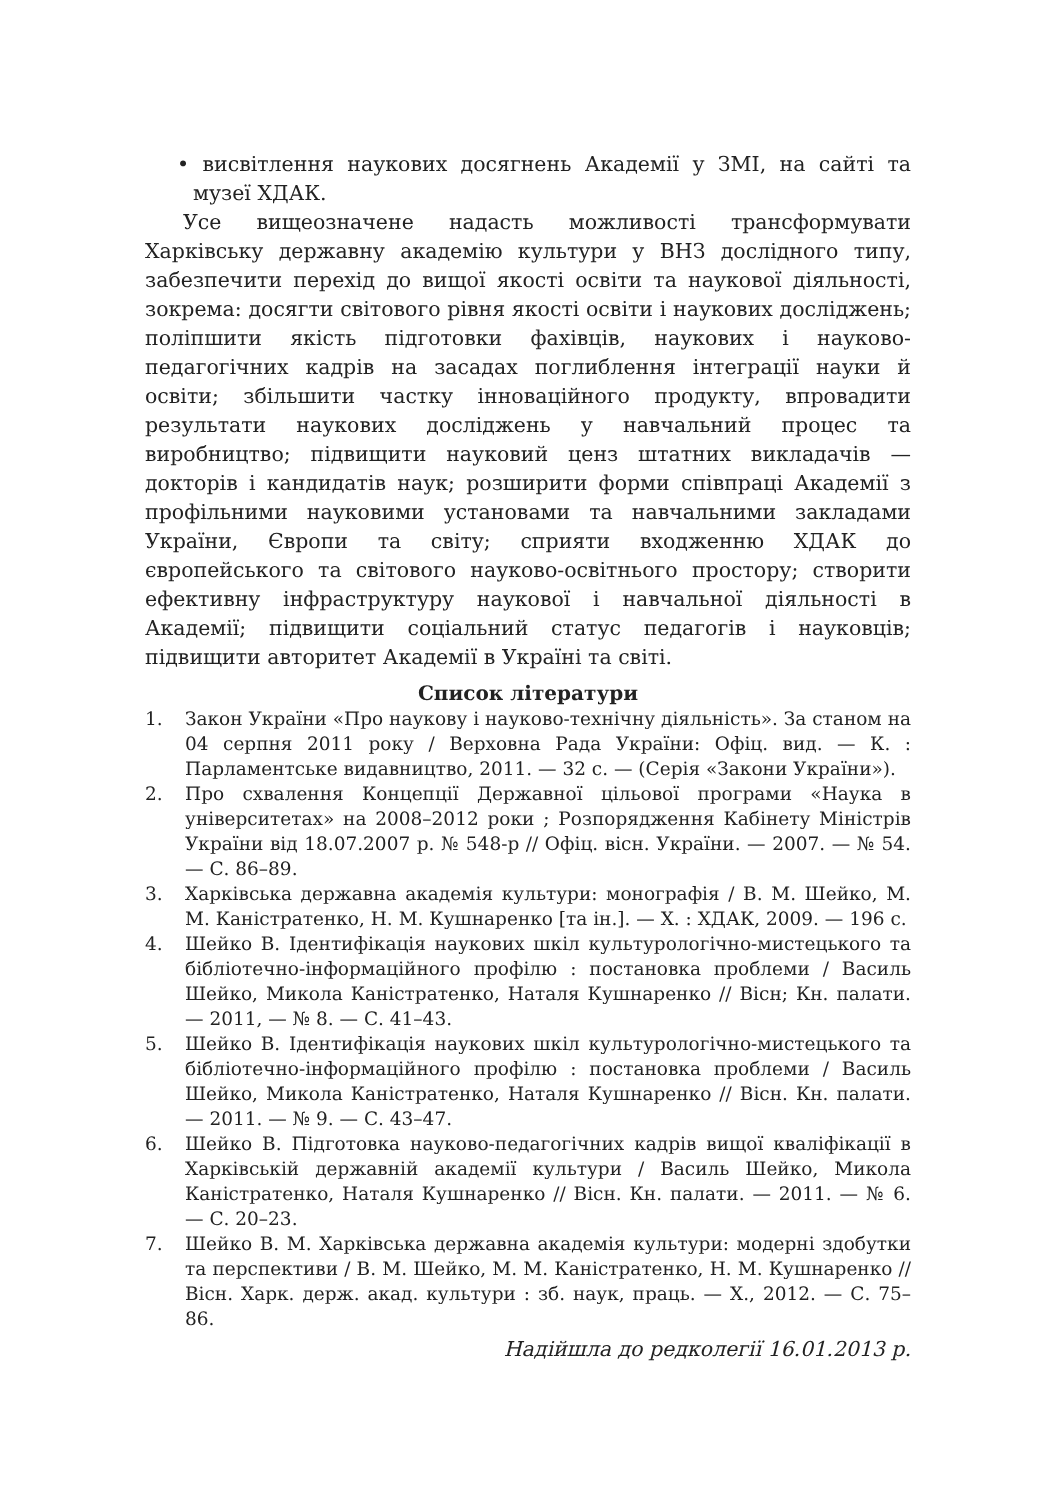• висвітлення наукових досягнень Академії у ЗМІ, на сайті та музеї ХДАК.
Усе вищеозначене надасть можливості трансформувати Харківську державну академію культури у ВНЗ дослідного типу, забезпечити перехід до вищої якості освіти та наукової діяльності, зокрема: досягти світового рівня якості освіти і наукових досліджень; поліпшити якість підготовки фахівців, наукових і науково-педагогічних кадрів на засадах поглиблення інтеграції науки й освіти; збільшити частку інноваційного продукту, впровадити результати наукових досліджень у навчальний процес та виробництво; підвищити науковий ценз штатних викладачів — докторів і кандидатів наук; розширити форми співпраці Академії з профільними науковими установами та навчальними закладами України, Європи та світу; сприяти входженню ХДАК до європейського та світового науково-освітнього простору; створити ефективну інфраструктуру наукової і навчальної діяльності в Академії; підвищити соціальний статус педагогів і науковців; підвищити авторитет Академії в Україні та світі.
Список літератури
1. Закон України «Про наукову і науково-технічну діяльність». За станом на 04 серпня 2011 року / Верховна Рада України: Офіц. вид. — К. : Парламентське видавництво, 2011. — 32 с. — (Серія «Закони України»).
2. Про схвалення Концепції Державної цільової програми «Наука в університетах» на 2008–2012 роки ; Розпорядження Кабінету Міністрів України від 18.07.2007 р. № 548-р // Офіц. вісн. України. — 2007. — № 54. — С. 86–89.
3. Харківська державна академія культури: монографія / В. М. Шейко, М. М. Каністратенко, Н. М. Кушнаренко [та ін.]. — Х. : ХДАК, 2009. — 196 с.
4. Шейко В. Ідентифікація наукових шкіл культурологічно-мистецького та бібліотечно-інформаційного профілю : постановка проблеми / Василь Шейко, Микола Каністратенко, Наталя Кушнаренко // Вісн; Кн. палати. — 2011, — № 8. — С. 41–43.
5. Шейко В. Ідентифікація наукових шкіл культурологічно-мистецького та бібліотечно-інформаційного профілю : постановка проблеми / Василь Шейко, Микола Каністратенко, Наталя Кушнаренко // Вісн. Кн. палати. — 2011. — № 9. — С. 43–47.
6. Шейко В. Підготовка науково-педагогічних кадрів вищої кваліфікації в Харківській державній академії культури / Василь Шейко, Микола Каністратенко, Наталя Кушнаренко // Вісн. Кн. палати. — 2011. — № 6. — С. 20–23.
7. Шейко В. М. Харківська державна академія культури: модерні здобутки та перспективи / В. М. Шейко, М. М. Каністратенко, Н. М. Кушнаренко // Вісн. Харк. держ. акад. культури : зб. наук, праць. — Х., 2012. — С. 75–86.
Надійшла до редколегії 16.01.2013 р.